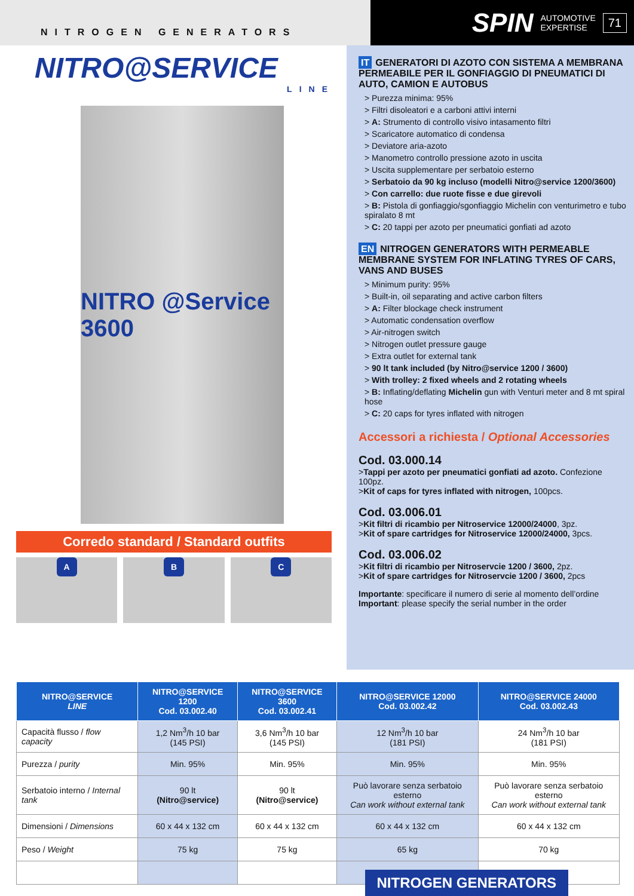NITROGEN GENERATORS
SPIN AUTOMOTIVE
EXPERTISE 71
NITRO@SERVICE
LINE
NITRO @Service 3600
Corredo standard / Standard outfits
A B C
IT GENERATORI DI AZOTO CON SISTEMA A MEMBRANA PERMEABILE PER IL GONFIAGGIO DI PNEUMATICI DI AUTO, CAMION E AUTOBUS
> Purezza minima: 95%
> Filtri disoleatori e a carboni attivi interni
> A: Strumento di controllo visivo intasamento filtri
> Scaricatore automatico di condensa
> Deviatore aria-azoto
> Manometro controllo pressione azoto in uscita
> Uscita supplementare per serbatoio esterno
> Serbatoio da 90 kg incluso (modelli Nitro@service 1200/3600)
> Con carrello: due ruote fisse e due girevoli
> B: Pistola di gonfiaggio/sgonfiaggio Michelin con venturimetro e tubo spiralato 8 mt
> C: 20 tappi per azoto per pneumatici gonfiati ad azoto
EN NITROGEN GENERATORS WITH PERMEABLE MEMBRANE SYSTEM FOR INFLATING TYRES OF CARS, VANS AND BUSES
> Minimum purity: 95%
> Built-in, oil separating and active carbon filters
> A: Filter blockage check instrument
> Automatic condensation overflow
> Air-nitrogen switch
> Nitrogen outlet pressure gauge
> Extra outlet for external tank
> 90 lt tank included (by Nitro@service 1200 / 3600)
> With trolley: 2 fixed wheels and 2 rotating wheels
> B: Inflating/deflating Michelin gun with Venturi meter and 8 mt spiral hose
> C: 20 caps for tyres inflated with nitrogen
Accessori a richiesta / Optional Accessories
Cod. 03.000.14
>Tappi per azoto per pneumatici gonfiati ad azoto. Confezione 100pz.
>Kit of caps for tyres inflated with nitrogen, 100pcs.
Cod. 03.006.01
>Kit filtri di ricambio per Nitroservice 12000/24000, 3pz.
>Kit of spare cartridges for Nitroservice 12000/24000, 3pcs.
Cod. 03.006.02
>Kit filtri di ricambio per Nitroservcie 1200 / 3600, 2pz.
>Kit of spare cartridges for Nitroservcie 1200 / 3600, 2pcs
Importante: specificare il numero di serie al momento dell’ordine
Important: please specify the serial number in the order
| NITRO@SERVICE LINE | NITRO@SERVICE 1200 Cod. 03.002.40 | NITRO@SERVICE 3600 Cod. 03.002.41 | NITRO@SERVICE 12000 Cod. 03.002.42 | NITRO@SERVICE 24000 Cod. 03.002.43 |
| --- | --- | --- | --- | --- |
| Capacità flusso / flow capacity | 1,2 Nm<sup>3</sup>/h 10 bar (145 PSI) | 3,6 Nm<sup>3</sup>/h 10 bar (145 PSI) | 12 Nm<sup>3</sup>/h 10 bar (181 PSI) | 24 Nm<sup>3</sup>/h 10 bar (181 PSI) |
| Purezza / purity | Min. 95% | Min. 95% | Min. 95% | Min. 95% |
| Serbatoio interno / Internal tank | 90 lt (Nitro@service) | 90 lt (Nitro@service) | Può lavorare senza serbatoio esterno Can work without external tank | Può lavorare senza serbatoio esterno Can work without external tank |
| Dimensioni / Dimensions | 60 x 44 x 132 cm | 60 x 44 x 132 cm | 60 x 44 x 132 cm | 60 x 44 x 132 cm |
| Peso / Weight | 75 kg | 75 kg | 65 kg | 70 kg |
NITROGEN GENERATORS